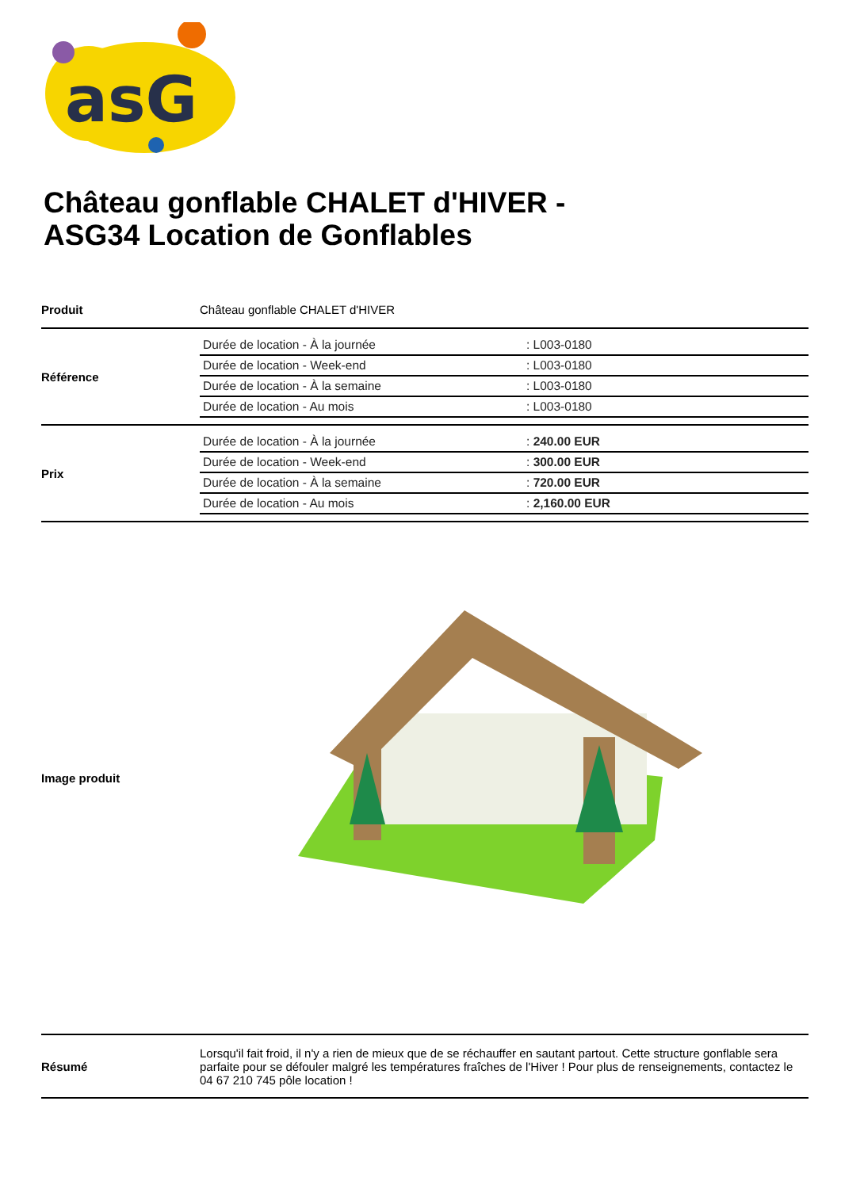asG
Château gonflable CHALET d'HIVER - ASG34 Location de Gonflables
| Produit | Château gonflable CHALET d'HIVER |
| Référence | / Durée de location - À la journée / : L003-0180 / / Durée de location - Week-end / : L003-0180 / / Durée de location - À la semaine / : L003-0180 / / Durée de location - Au mois / : L003-0180 / |
| Prix | / Durée de location - À la journée / : 240.00 EUR / / Durée de location - Week-end / : 300.00 EUR / / Durée de location - À la semaine / : 720.00 EUR / / Durée de location - Au mois / : 2,160.00 EUR / |
| Image produit | |
| Résumé | Lorsqu'il fait froid, il n'y a rien de mieux que de se réchauffer en sautant partout. Cette structure gonflable sera parfaite pour se défouler malgré les températures fraîches de l'Hiver ! Pour plus de renseignements, contactez le 04 67 210 745 pôle location ! |